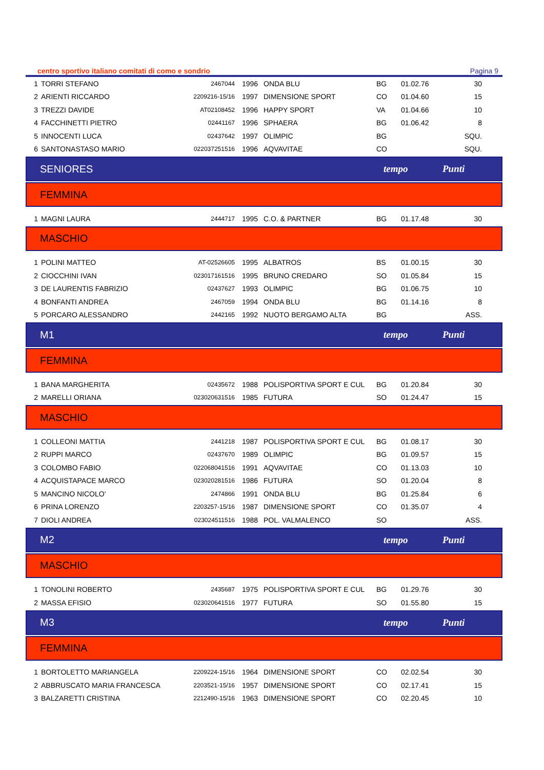centro sportivo italiano comitati di como e sondrio Pagina 9
| 1 | TORRI STEFANO | 2467044 | 1996 | ONDA BLU | BG | 01.02.76 | 30 |
| 2 | ARIENTI RICCARDO | 2209216-15/16 | 1997 | DIMENSIONE SPORT | CO | 01.04.60 | 15 |
| 3 | TREZZI DAVIDE | AT02108452 | 1996 | HAPPY SPORT | VA | 01.04.66 | 10 |
| 4 | FACCHINETTI PIETRO | 02441167 | 1996 | SPHAERA | BG | 01.06.42 | 8 |
| 5 | INNOCENTI LUCA | 02437642 | 1997 | OLIMPIC | BG | | SQU. |
| 6 | SANTONASTASO MARIO | 022037251516 | 1996 | AQVAVITAE | CO | | SQU. |
SENIORES tempo Punti
FEMMINA
| 1 | MAGNI LAURA | 2444717 | 1995 | C.O. & PARTNER | BG | 01.17.48 | 30 |
MASCHIO
| 1 | POLINI MATTEO | AT-02526605 | 1995 | ALBATROS | BS | 01.00.15 | 30 |
| 2 | CIOCCHINI IVAN | 023017161516 | 1995 | BRUNO CREDARO | SO | 01.05.84 | 15 |
| 3 | DE LAURENTIS FABRIZIO | 02437627 | 1993 | OLIMPIC | BG | 01.06.75 | 10 |
| 4 | BONFANTI ANDREA | 2467059 | 1994 | ONDA BLU | BG | 01.14.16 | 8 |
| 5 | PORCARO ALESSANDRO | 2442165 | 1992 | NUOTO BERGAMO ALTA | BG | | ASS. |
M1 tempo Punti
FEMMINA
| 1 | BANA MARGHERITA | 02435672 | 1988 | POLISPORTIVA SPORT E CUL | BG | 01.20.84 | 30 |
| 2 | MARELLI ORIANA | 023020631516 | 1985 | FUTURA | SO | 01.24.47 | 15 |
MASCHIO
| 1 | COLLEONI MATTIA | 2441218 | 1987 | POLISPORTIVA SPORT E CUL | BG | 01.08.17 | 30 |
| 2 | RUPPI MARCO | 02437670 | 1989 | OLIMPIC | BG | 01.09.57 | 15 |
| 3 | COLOMBO FABIO | 022068041516 | 1991 | AQVAVITAE | CO | 01.13.03 | 10 |
| 4 | ACQUISTAPACE MARCO | 023020281516 | 1986 | FUTURA | SO | 01.20.04 | 8 |
| 5 | MANCINO NICOLO' | 2474866 | 1991 | ONDA BLU | BG | 01.25.84 | 6 |
| 6 | PRINA LORENZO | 2203257-15/16 | 1987 | DIMENSIONE SPORT | CO | 01.35.07 | 4 |
| 7 | DIOLI ANDREA | 023024511516 | 1988 | POL. VALMALENCO | SO | | ASS. |
M2 tempo Punti
MASCHIO
| 1 | TONOLINI ROBERTO | 2435687 | 1975 | POLISPORTIVA SPORT E CUL | BG | 01.29.76 | 30 |
| 2 | MASSA EFISIO | 023020641516 | 1977 | FUTURA | SO | 01.55.80 | 15 |
M3 tempo Punti
FEMMINA
| 1 | BORTOLETTO MARIANGELA | 2209224-15/16 | 1964 | DIMENSIONE SPORT | CO | 02.02.54 | 30 |
| 2 | ABBRUSCATO MARIA FRANCESCA | 2203521-15/16 | 1957 | DIMENSIONE SPORT | CO | 02.17.41 | 15 |
| 3 | BALZARETTI CRISTINA | 2212490-15/16 | 1963 | DIMENSIONE SPORT | CO | 02.20.45 | 10 |